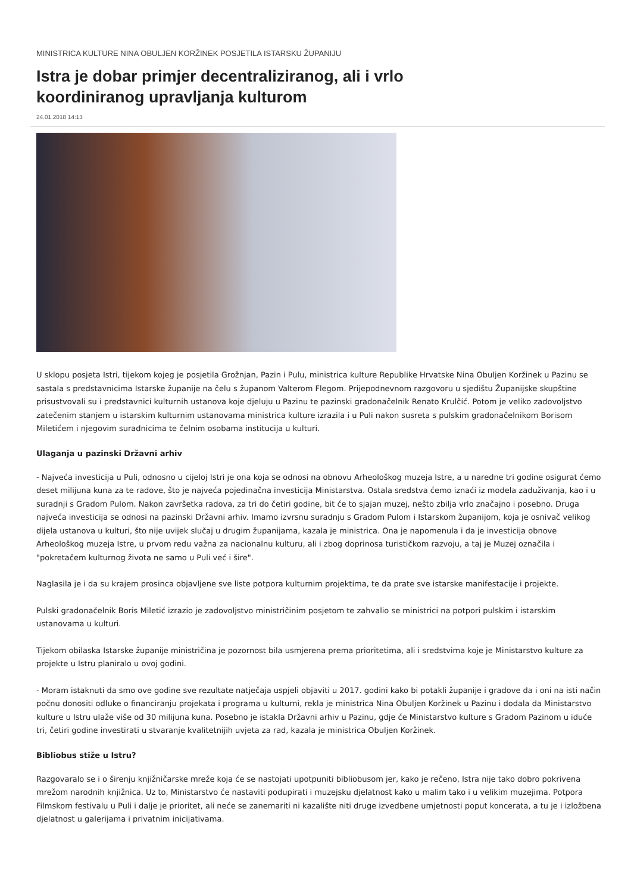MINISTRICA KULTURE NINA OBULJEN KORŽINEK POSJETILA ISTARSKU ŽUPANIJU
Istra je dobar primjer decentraliziranog, ali i vrlo koordiniranog upravljanja kulturom
24.01.2018 14:13
U sklopu posjeta Istri, tijekom kojeg je posjetila Grožnjan, Pazin i Pulu, ministrica kulture Republike Hrvatske Nina Obuljen Koržinek u Pazinu se sastala s predstavnicima Istarske županije na čelu s županom Valterom Flegom. Prijepodnevnom razgovoru u sjedištu Županijske skupštine prisustvovali su i predstavnici kulturnih ustanova koje djeluju u Pazinu te pazinski gradonačelnik Renato Krulčić. Potom je veliko zadovoljstvo zatečenim stanjem u istarskim kulturnim ustanovama ministrica kulture izrazila i u Puli nakon susreta s pulskim gradonačelnikom Borisom Miletićem i njegovim suradnicima te čelnim osobama institucija u kulturi.
Ulaganja u pazinski Državni arhiv
- Najveća investicija u Puli, odnosno u cijeloj Istri je ona koja se odnosi na obnovu Arheološkog muzeja Istre, a u naredne tri godine osigurat ćemo deset milijuna kuna za te radove, što je najveća pojedinačna investicija Ministarstva. Ostala sredstva ćemo iznaći iz modela zaduživanja, kao i u suradnji s Gradom Pulom. Nakon završetka radova, za tri do četiri godine, bit će to sjajan muzej, nešto zbilja vrlo značajno i posebno. Druga najveća investicija se odnosi na pazinski Državni arhiv. Imamo izvrsnu suradnju s Gradom Pulom i Istarskom županijom, koja je osnivač velikog dijela ustanova u kulturi, što nije uvijek slučaj u drugim županijama, kazala je ministrica. Ona je napomenula i da je investicija obnove Arheološkog muzeja Istre, u prvom redu važna za nacionalnu kulturu, ali i zbog doprinosa turističkom razvoju, a taj je Muzej označila i "pokretačem kulturnog života ne samo u Puli već i šire".
Naglasila je i da su krajem prosinca objavljene sve liste potpora kulturnim projektima, te da prate sve istarske manifestacije i projekte.
Pulski gradonačelnik Boris Miletić izrazio je zadovoljstvo ministričinim posjetom te zahvalio se ministrici na potpori pulskim i istarskim ustanovama u kulturi.
Tijekom obilaska Istarske županije ministričina je pozornost bila usmjerena prema prioritetima, ali i sredstvima koje je Ministarstvo kulture za projekte u Istru planiralo u ovoj godini.
- Moram istaknuti da smo ove godine sve rezultate natječaja uspjeli objaviti u 2017. godini kako bi potakli županije i gradove da i oni na isti način počnu donositi odluke o financiranju projekata i programa u kulturni, rekla je ministrica Nina Obuljen Koržinek u Pazinu i dodala da Ministarstvo kulture u Istru ulaže više od 30 milijuna kuna. Posebno je istakla Državni arhiv u Pazinu, gdje će Ministarstvo kulture s Gradom Pazinom u iduće tri, četiri godine investirati u stvaranje kvalitetnijih uvjeta za rad, kazala je ministrica Obuljen Koržinek.
Bibliobus stiže u Istru?
Razgovaralo se i o širenju knjižničarske mreže koja će se nastojati upotpuniti bibliobusom jer, kako je rečeno, Istra nije tako dobro pokrivena mrežom narodnih knjižnica. Uz to, Ministarstvo će nastaviti podupirati i muzejsku djelatnost kako u malim tako i u velikim muzejima. Potpora Filmskom festivalu u Puli i dalje je prioritet, ali neće se zanemariti ni kazalište niti druge izvedbene umjetnosti poput koncerata, a tu je i izložbena djelatnost u galerijama i privatnim inicijativama.